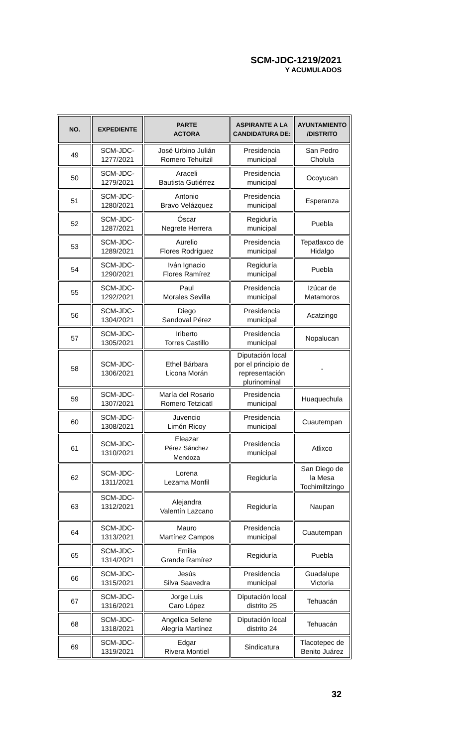SCM-JDC-1219/2021
Y ACUMULADOS
| NO. | EXPEDIENTE | PARTE ACTORA | ASPIRANTE A LA CANDIDATURA DE: | AYUNTAMIENTO /DISTRITO |
| --- | --- | --- | --- | --- |
| 49 | SCM-JDC- 1277/2021 | José Urbino Julián Romero Tehuitzil | Presidencia municipal | San Pedro Cholula |
| 50 | SCM-JDC- 1279/2021 | Araceli Bautista Gutiérrez | Presidencia municipal | Ocoyucan |
| 51 | SCM-JDC- 1280/2021 | Antonio Bravo Velázquez | Presidencia municipal | Esperanza |
| 52 | SCM-JDC- 1287/2021 | Óscar Negrete Herrera | Regiduría municipal | Puebla |
| 53 | SCM-JDC- 1289/2021 | Aurelio Flores Rodríguez | Presidencia municipal | Tepatlaxco de Hidalgo |
| 54 | SCM-JDC- 1290/2021 | Iván Ignacio Flores Ramírez | Regiduría municipal | Puebla |
| 55 | SCM-JDC- 1292/2021 | Paul Morales Sevilla | Presidencia municipal | Izúcar de Matamoros |
| 56 | SCM-JDC- 1304/2021 | Diego Sandoval Pérez | Presidencia municipal | Acatzingo |
| 57 | SCM-JDC- 1305/2021 | Iriberto Torres Castillo | Presidencia municipal | Nopalucan |
| 58 | SCM-JDC- 1306/2021 | Ethel Bárbara Licona Morán | Diputación local por el principio de representación plurinominal | - |
| 59 | SCM-JDC- 1307/2021 | María del Rosario Romero Tetzicatl | Presidencia municipal | Huaquechula |
| 60 | SCM-JDC- 1308/2021 | Juvencio Limón Ricoy | Presidencia municipal | Cuautempan |
| 61 | SCM-JDC- 1310/2021 | Eleazar Pérez Sánchez Mendoza | Presidencia municipal | Atlixco |
| 62 | SCM-JDC- 1311/2021 | Lorena Lezama Monfil | Regiduría | San Diego de la Mesa Tochimiltzingo |
| 63 | SCM-JDC- 1312/2021 | Alejandra Valentín Lazcano | Regiduría | Naupan |
| 64 | SCM-JDC- 1313/2021 | Mauro Martínez Campos | Presidencia municipal | Cuautempan |
| 65 | SCM-JDC- 1314/2021 | Emilia Grande Ramírez | Regiduría | Puebla |
| 66 | SCM-JDC- 1315/2021 | Jesús Silva Saavedra | Presidencia municipal | Guadalupe Victoria |
| 67 | SCM-JDC- 1316/2021 | Jorge Luis Caro López | Diputación local distrito 25 | Tehuacán |
| 68 | SCM-JDC- 1318/2021 | Angelica Selene Alegría Martínez | Diputación local distrito 24 | Tehuacán |
| 69 | SCM-JDC- 1319/2021 | Edgar Rivera Montiel | Sindicatura | Tlacotepec de Benito Juárez |
32